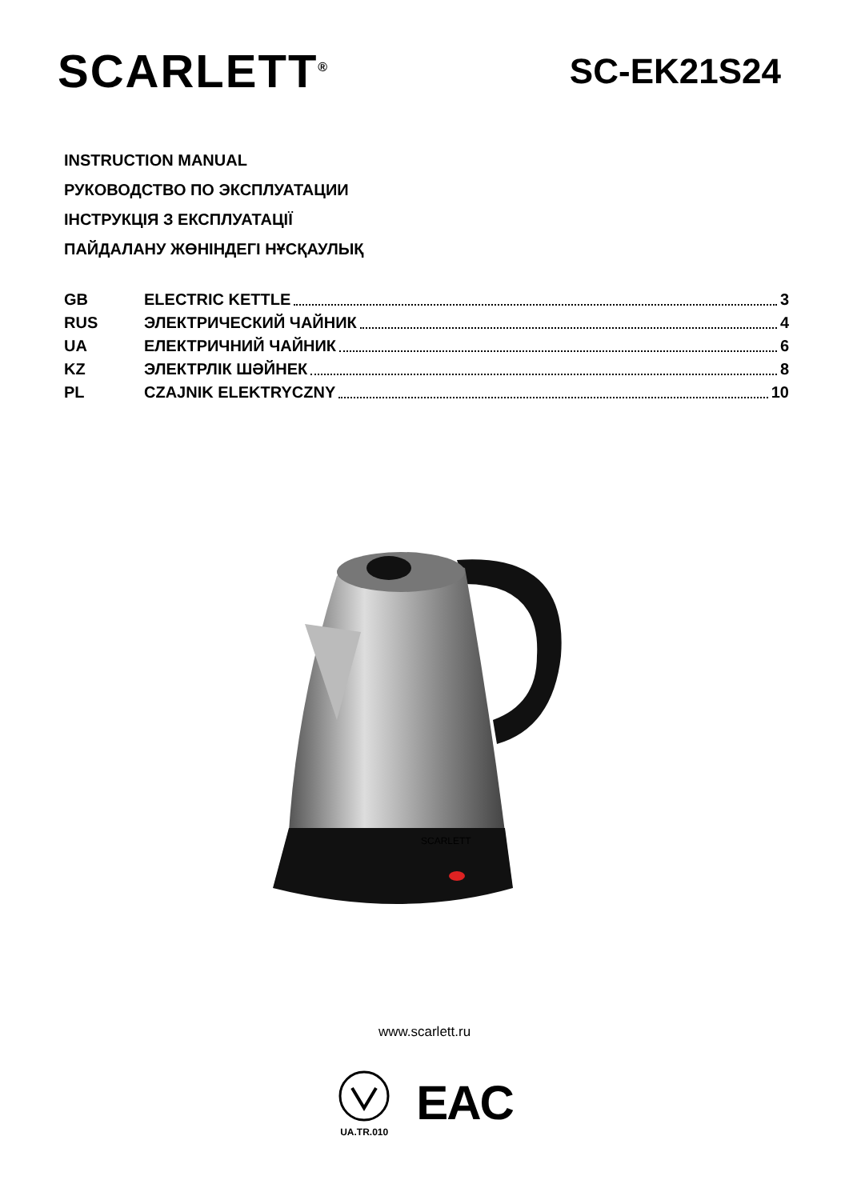SCARLETT<sup>®</sup>
SC-EK21S24
INSTRUCTION MANUAL
РУКОВОДСТВО ПО ЭКСПЛУАТАЦИИ
ІНСТРУКЦІЯ З ЕКСПЛУАТАЦІЇ
ПАЙДАЛАНУ ЖӨНІНДЕГІ НҰСҚАУЛЫҚ
GB ELECTRIC KETTLE 3
RUS ЭЛЕКТРИЧЕСКИЙ ЧАЙНИК 4
UA ЕЛЕКТРИЧНИЙ ЧАЙНИК 6
KZ ЭЛЕКТРЛІК ШӘЙНЕК 8
PL CZAJNIK ELEKTRYCZNY 10
SCARLETT
www.scarlett.ru
UA.TR.010
EAC